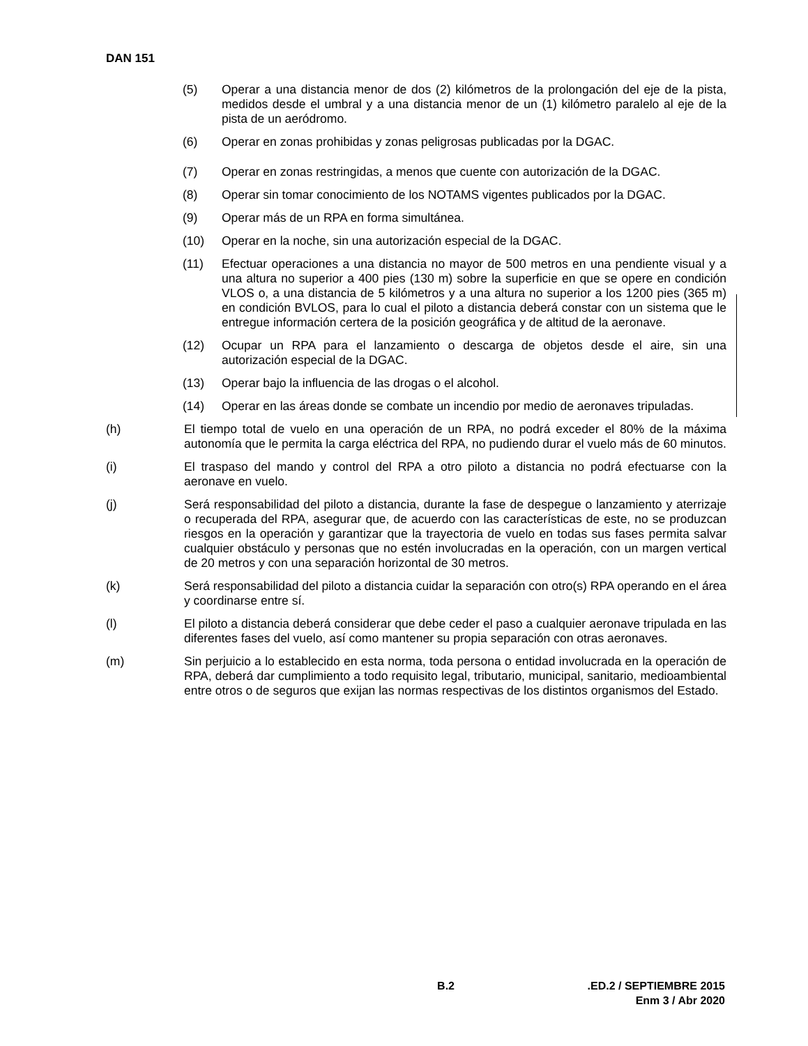DAN 151
(5) Operar a una distancia menor de dos (2) kilómetros de la prolongación del eje de la pista, medidos desde el umbral y a una distancia menor de un (1) kilómetro paralelo al eje de la pista de un aeródromo.
(6) Operar en zonas prohibidas y zonas peligrosas publicadas por la DGAC.
(7) Operar en zonas restringidas, a menos que cuente con autorización de la DGAC.
(8) Operar sin tomar conocimiento de los NOTAMS vigentes publicados por la DGAC.
(9) Operar más de un RPA en forma simultánea.
(10) Operar en la noche, sin una autorización especial de la DGAC.
(11) Efectuar operaciones a una distancia no mayor de 500 metros en una pendiente visual y a una altura no superior a 400 pies (130 m) sobre la superficie en que se opere en condición VLOS o, a una distancia de 5 kilómetros y a una altura no superior a los 1200 pies (365 m) en condición BVLOS, para lo cual el piloto a distancia deberá constar con un sistema que le entregue información certera de la posición geográfica y de altitud de la aeronave.
(12) Ocupar un RPA para el lanzamiento o descarga de objetos desde el aire, sin una autorización especial de la DGAC.
(13) Operar bajo la influencia de las drogas o el alcohol.
(14) Operar en las áreas donde se combate un incendio por medio de aeronaves tripuladas.
(h) El tiempo total de vuelo en una operación de un RPA, no podrá exceder el 80% de la máxima autonomía que le permita la carga eléctrica del RPA, no pudiendo durar el vuelo más de 60 minutos.
(i) El traspaso del mando y control del RPA a otro piloto a distancia no podrá efectuarse con la aeronave en vuelo.
(j) Será responsabilidad del piloto a distancia, durante la fase de despegue o lanzamiento y aterrizaje o recuperada del RPA, asegurar que, de acuerdo con las características de este, no se produzcan riesgos en la operación y garantizar que la trayectoria de vuelo en todas sus fases permita salvar cualquier obstáculo y personas que no estén involucradas en la operación, con un margen vertical de 20 metros y con una separación horizontal de 30 metros.
(k) Será responsabilidad del piloto a distancia cuidar la separación con otro(s) RPA operando en el área y coordinarse entre sí.
(l) El piloto a distancia deberá considerar que debe ceder el paso a cualquier aeronave tripulada en las diferentes fases del vuelo, así como mantener su propia separación con otras aeronaves.
(m) Sin perjuicio a lo establecido en esta norma, toda persona o entidad involucrada en la operación de RPA, deberá dar cumplimiento a todo requisito legal, tributario, municipal, sanitario, medioambiental entre otros o de seguros que exijan las normas respectivas de los distintos organismos del Estado.
B.2 .ED.2 / SEPTIEMBRE 2015
Enm 3 / Abr 2020